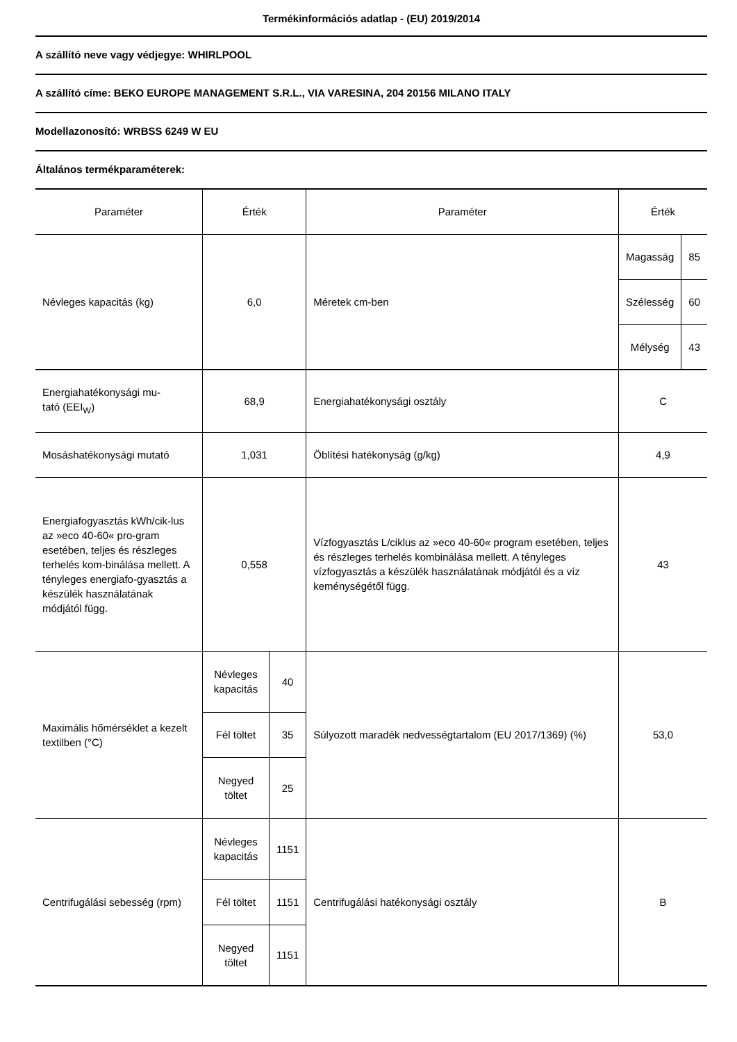Termékinformációs adatlap - (EU) 2019/2014
A szállító neve vagy védjegye: WHIRLPOOL
A szállító címe: BEKO EUROPE MANAGEMENT S.R.L., VIA VARESINA, 204 20156 MILANO ITALY
Modellazonosító: WRBSS 6249 W EU
Általános termékparaméterek:
| Paraméter | Érték | | Paraméter | Érték | |
| Névleges kapacitás (kg) | 6,0 | | Méretek cm-ben | Magasság | 85 |
| | | | | Szélesség | 60 |
| | | | | Mélység | 43 |
| Energiahatékonysági mu- tató (EEI<sub>W</sub>) | 68,9 | | Energiahatékonysági osztály | C | |
| Mosáshatékonysági mutató | 1,031 | | Öblítési hatékonyság (g/kg) | 4,9 | |
| Energiafogyasztás kWh/cik-lus az »eco 40-60« pro-gram esetében, teljes és részleges terhelés kom-binálása mellett. A tényleges energiafo-gyasztás a készülék használatának módjától függ. | 0,558 | | Vízfogyasztás L/ciklus az »eco 40-60« program esetében, teljes és részleges terhelés kombinálása mellett. A tényleges vízfogyasztás a készülék használatának módjától és a víz keménységétől függ. | 43 | |
| Maximális hőmérséklet a kezelt textilben (°C) | Névleges kapacitás | 40 | Súlyozott maradék nedvességtartalom (EU 2017/1369) (%) | 53,0 | |
| | Fél töltet | 35 | | | |
| | Negyed töltet | 25 | | | |
| Centrifugálási sebesség (rpm) | Névleges kapacitás | 1151 | Centrifugálási hatékonysági osztály | B | |
| | Fél töltet | 1151 | | | |
| | Negyed töltet | 1151 | | | |